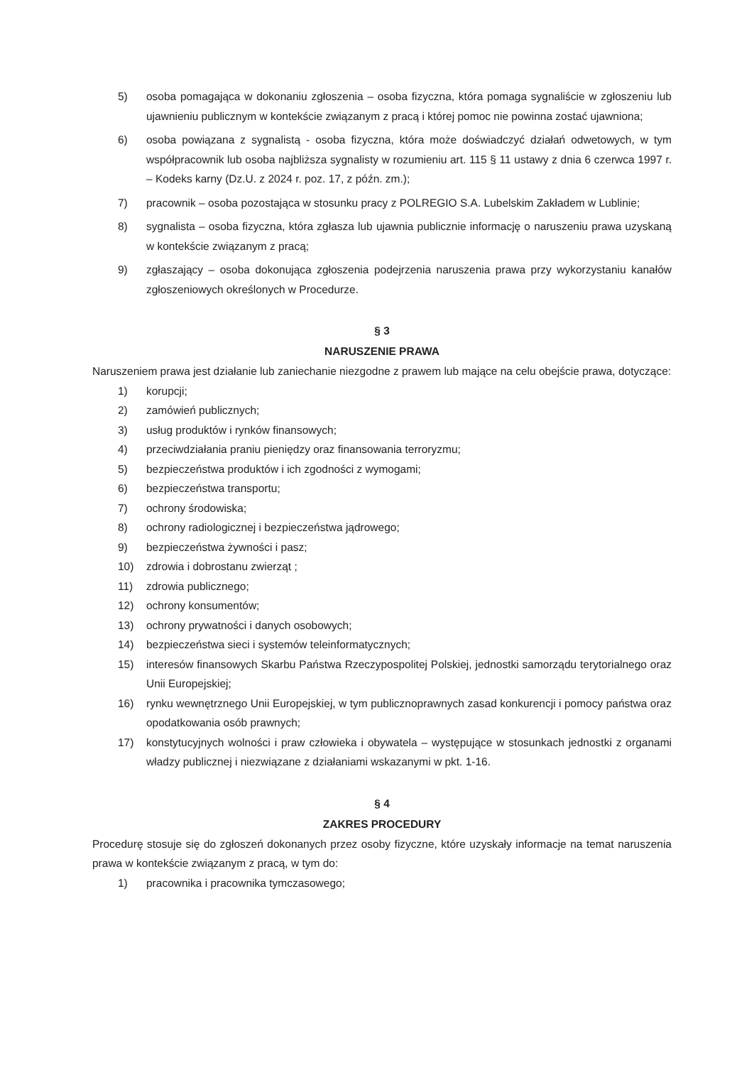5) osoba pomagająca w dokonaniu zgłoszenia – osoba fizyczna, która pomaga sygnaliście w zgłoszeniu lub ujawnieniu publicznym w kontekście związanym z pracą i której pomoc nie powinna zostać ujawniona;
6) osoba powiązana z sygnalistą - osoba fizyczna, która może doświadczyć działań odwetowych, w tym współpracownik lub osoba najbliższa sygnalisty w rozumieniu art. 115 § 11 ustawy z dnia 6 czerwca 1997 r. – Kodeks karny (Dz.U. z 2024 r. poz. 17, z późn. zm.);
7) pracownik – osoba pozostająca w stosunku pracy z POLREGIO S.A. Lubelskim Zakładem w Lublinie;
8) sygnalista – osoba fizyczna, która zgłasza lub ujawnia publicznie informację o naruszeniu prawa uzyskaną w kontekście związanym z pracą;
9) zgłaszający – osoba dokonująca zgłoszenia podejrzenia naruszenia prawa przy wykorzystaniu kanałów zgłoszeniowych określonych w Procedurze.
§ 3
NARUSZENIE PRAWA
Naruszeniem prawa jest działanie lub zaniechanie niezgodne z prawem lub mające na celu obejście prawa, dotyczące:
1) korupcji;
2) zamówień publicznych;
3) usług produktów i rynków finansowych;
4) przeciwdziałania praniu pieniędzy oraz finansowania terroryzmu;
5) bezpieczeństwa produktów i ich zgodności z wymogami;
6) bezpieczeństwa transportu;
7) ochrony środowiska;
8) ochrony radiologicznej i bezpieczeństwa jądrowego;
9) bezpieczeństwa żywności i pasz;
10) zdrowia i dobrostanu zwierząt ;
11) zdrowia publicznego;
12) ochrony konsumentów;
13) ochrony prywatności i danych osobowych;
14) bezpieczeństwa sieci i systemów teleinformatycznych;
15) interesów finansowych Skarbu Państwa Rzeczypospolitej Polskiej, jednostki samorządu terytorialnego oraz Unii Europejskiej;
16) rynku wewnętrznego Unii Europejskiej, w tym publicznoprawnych zasad konkurencji i pomocy państwa oraz opodatkowania osób prawnych;
17) konstytucyjnych wolności i praw człowieka i obywatela – występujące w stosunkach jednostki z organami władzy publicznej i niezwiązane z działaniami wskazanymi w pkt. 1-16.
§ 4
ZAKRES PROCEDURY
Procedurę stosuje się do zgłoszeń dokonanych przez osoby fizyczne, które uzyskały informacje na temat naruszenia prawa w kontekście związanym z pracą, w tym do:
1) pracownika i pracownika tymczasowego;